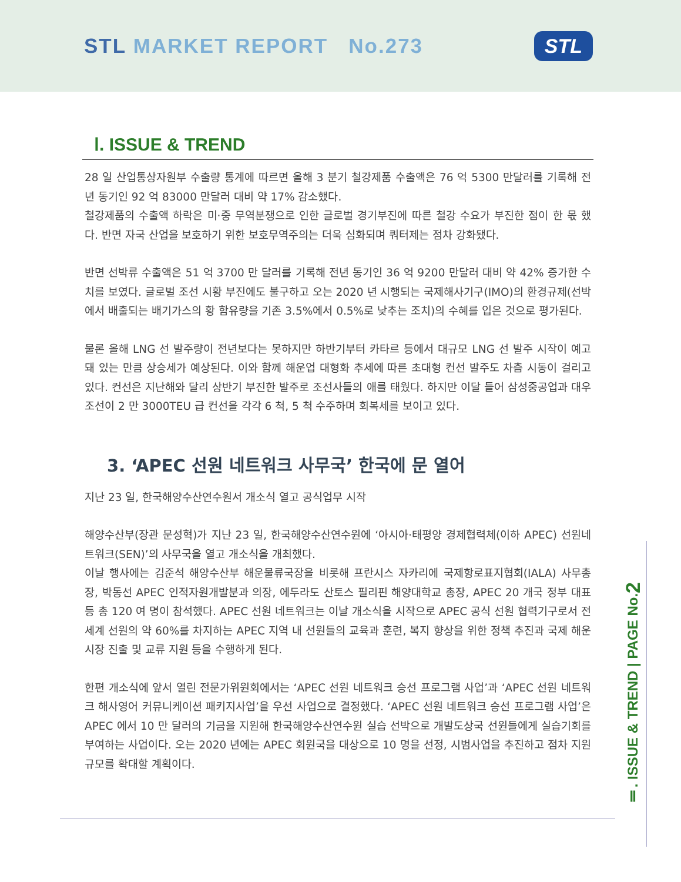STL MARKET REPORT No.273
STL
Ⅰ. ISSUE & TREND
28 일 산업통상자원부 수출량 통계에 따르면 올해 3 분기 철강제품 수출액은 76 억 5300 만달러를 기록해 전년 동기인 92 억 83000 만달러 대비 약 17% 감소했다.
철강제품의 수출액 하락은 미·중 무역분쟁으로 인한 글로벌 경기부진에 따른 철강 수요가 부진한 점이 한 몫 했다. 반면 자국 산업을 보호하기 위한 보호무역주의는 더욱 심화되며 쿼터제는 점차 강화됐다.
반면 선박류 수출액은 51 억 3700 만 달러를 기록해 전년 동기인 36 억 9200 만달러 대비 약 42% 증가한 수치를 보였다. 글로벌 조선 시황 부진에도 불구하고 오는 2020 년 시행되는 국제해사기구(IMO)의 환경규제(선박에서 배출되는 배기가스의 황 함유량을 기존 3.5%에서 0.5%로 낮추는 조치)의 수혜를 입은 것으로 평가된다.
물론 올해 LNG 선 발주량이 전년보다는 못하지만 하반기부터 카타르 등에서 대규모 LNG 선 발주 시작이 예고돼 있는 만큼 상승세가 예상된다. 이와 함께 해운업 대형화 추세에 따른 초대형 컨선 발주도 차츰 시동이 걸리고 있다. 컨선은 지난해와 달리 상반기 부진한 발주로 조선사들의 애를 태웠다. 하지만 이달 들어 삼성중공업과 대우조선이 2 만 3000TEU 급 컨선을 각각 6 척, 5 척 수주하며 회복세를 보이고 있다.
3. ‘APEC 선원 네트워크 사무국’ 한국에 문 열어
지난 23 일, 한국해양수산연수원서 개소식 열고 공식업무 시작
해양수산부(장관 문성혁)가 지난 23 일, 한국해양수산연수원에 ‘아시아·태평양 경제협력체(이하 APEC) 선원네트워크(SEN)’의 사무국을 열고 개소식을 개최했다.
이날 행사에는 김준석 해양수산부 해운물류국장을 비롯해 프란시스 자카리에 국제항로표지협회(IALA) 사무총장, 박동선 APEC 인적자원개발분과 의장, 에두라도 산토스 필리핀 해양대학교 총장, APEC 20 개국 정부 대표 등 총 120 여 명이 참석했다. APEC 선원 네트워크는 이날 개소식을 시작으로 APEC 공식 선원 협력기구로서 전 세계 선원의 약 60%를 차지하는 APEC 지역 내 선원들의 교육과 훈련, 복지 향상을 위한 정책 추진과 국제 해운시장 진출 및 교류 지원 등을 수행하게 된다.
한편 개소식에 앞서 열린 전문가위원회에서는 ‘APEC 선원 네트워크 승선 프로그램 사업’과 ‘APEC 선원 네트워크 해사영어 커뮤니케이션 패키지사업’을 우선 사업으로 결정했다. ‘APEC 선원 네트워크 승선 프로그램 사업’은 APEC 에서 10 만 달러의 기금을 지원해 한국해양수산연수원 실습 선박으로 개발도상국 선원들에게 실습기회를 부여하는 사업이다. 오는 2020 년에는 APEC 회원국을 대상으로 10 명을 선정, 시범사업을 추진하고 점차 지원 규모를 확대할 계획이다.
Ⅱ. ISSUE & TREND | PAGE No.2